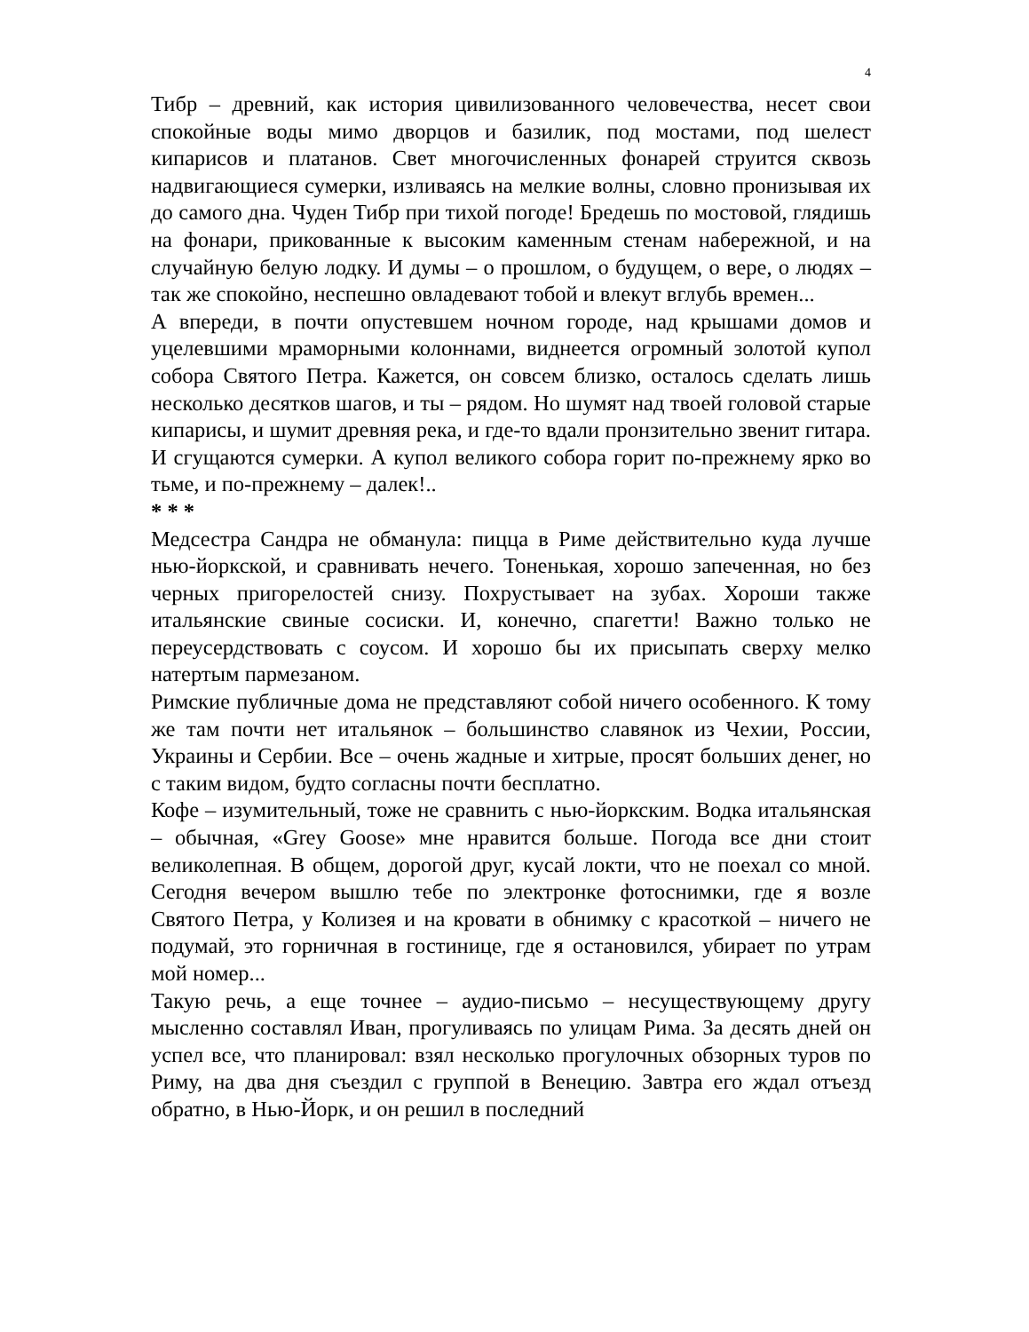4
Тибр – древний, как история цивилизованного человечества, несет свои спокойные воды мимо дворцов и базилик, под мостами, под шелест кипарисов и платанов. Свет многочисленных фонарей струится сквозь надвигающиеся сумерки, изливаясь на мелкие волны, словно пронизывая их до самого дна. Чуден Тибр при тихой погоде! Бредешь по мостовой, глядишь на фонари, прикованные к высоким каменным стенам набережной, и на случайную белую лодку. И думы – о прошлом, о будущем, о вере, о людях – так же спокойно, неспешно овладевают тобой и влекут вглубь времен...
А впереди, в почти опустевшем ночном городе, над крышами домов и уцелевшими мраморными колоннами, виднеется огромный золотой купол собора Святого Петра. Кажется, он совсем близко, осталось сделать лишь несколько десятков шагов, и ты – рядом. Но шумят над твоей головой старые кипарисы, и шумит древняя река, и где-то вдали пронзительно звенит гитара. И сгущаются сумерки. А купол великого собора горит по-прежнему ярко во тьме, и по-прежнему – далек!..
* * *
Медсестра Сандра не обманула: пицца в Риме действительно куда лучше нью-йоркской, и сравнивать нечего. Тоненькая, хорошо запеченная, но без черных пригорелостей снизу. Похрустывает на зубах. Хороши также итальянские свиные сосиски. И, конечно, спагетти! Важно только не переусердствовать с соусом. И хорошо бы их присыпать сверху мелко натертым пармезаном.
Римские публичные дома не представляют собой ничего особенного. К тому же там почти нет итальянок – большинство славянок из Чехии, России, Украины и Сербии. Все – очень жадные и хитрые, просят больших денег, но с таким видом, будто согласны почти бесплатно.
Кофе – изумительный, тоже не сравнить с нью-йоркским. Водка итальянская – обычная, «Grey Goose» мне нравится больше. Погода все дни стоит великолепная. В общем, дорогой друг, кусай локти, что не поехал со мной. Сегодня вечером вышлю тебе по электронке фотоснимки, где я возле Святого Петра, у Колизея и на кровати в обнимку с красоткой – ничего не подумай, это горничная в гостинице, где я остановился, убирает по утрам мой номер...
Такую речь, а еще точнее – аудио-письмо – несуществующему другу мысленно составлял Иван, прогуливаясь по улицам Рима. За десять дней он успел все, что планировал: взял несколько прогулочных обзорных туров по Риму, на два дня съездил с группой в Венецию. Завтра его ждал отъезд обратно, в Нью-Йорк, и он решил в последний